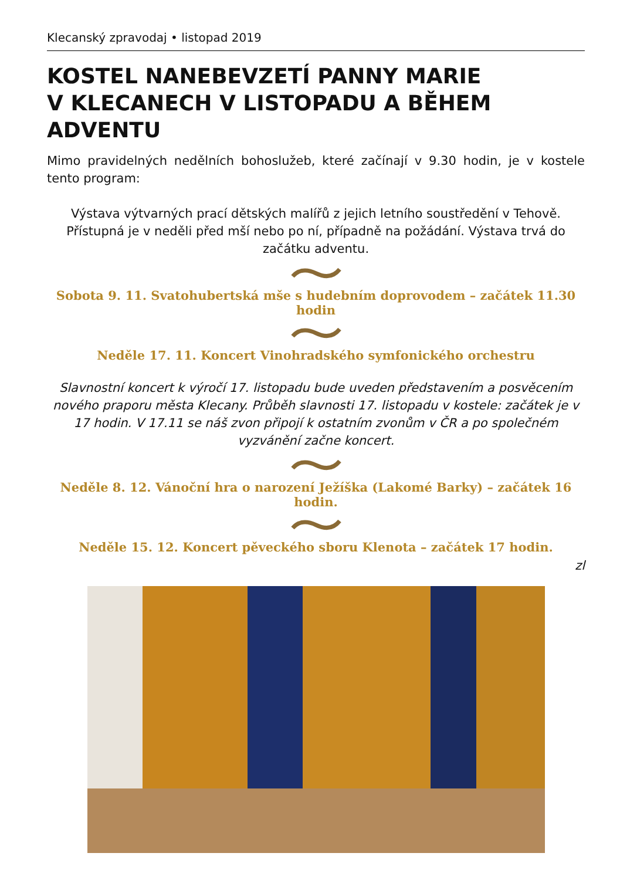Klecanský zpravodaj • listopad 2019
KOSTEL NANEBEVZETÍ PANNY MARIE
V KLECANECH V LISTOPADU A BĚHEM ADVENTU
Mimo pravidelných nedělních bohoslužeb, které začínají v 9.30 hodin, je v kostele tento program:
Výstava výtvarných prací dětských malířů z jejich letního soustředění v Tehově. Přístupná je v neděli před mší nebo po ní, případně na požádání. Výstava trvá do začátku adventu.
Sobota 9. 11. Svatohubertská mše s hudebním doprovodem – začátek 11.30 hodin
Neděle 17. 11. Koncert Vinohradského symfonického orchestru
Slavnostní koncert k výročí 17. listopadu bude uveden představením a posvěcením nového praporu města Klecany. Průběh slavnosti 17. listopadu v kostele: začátek je v 17 hodin. V 17.11 se náš zvon připojí k ostatním zvonům v ČR a po společném vyzvánění začne koncert.
Neděle 8. 12. Vánoční hra o narození Ježíška (Lakomé Barky) – začátek 16 hodin.
Neděle 15. 12. Koncert pěveckého sboru Klenota – začátek 17 hodin.
zl